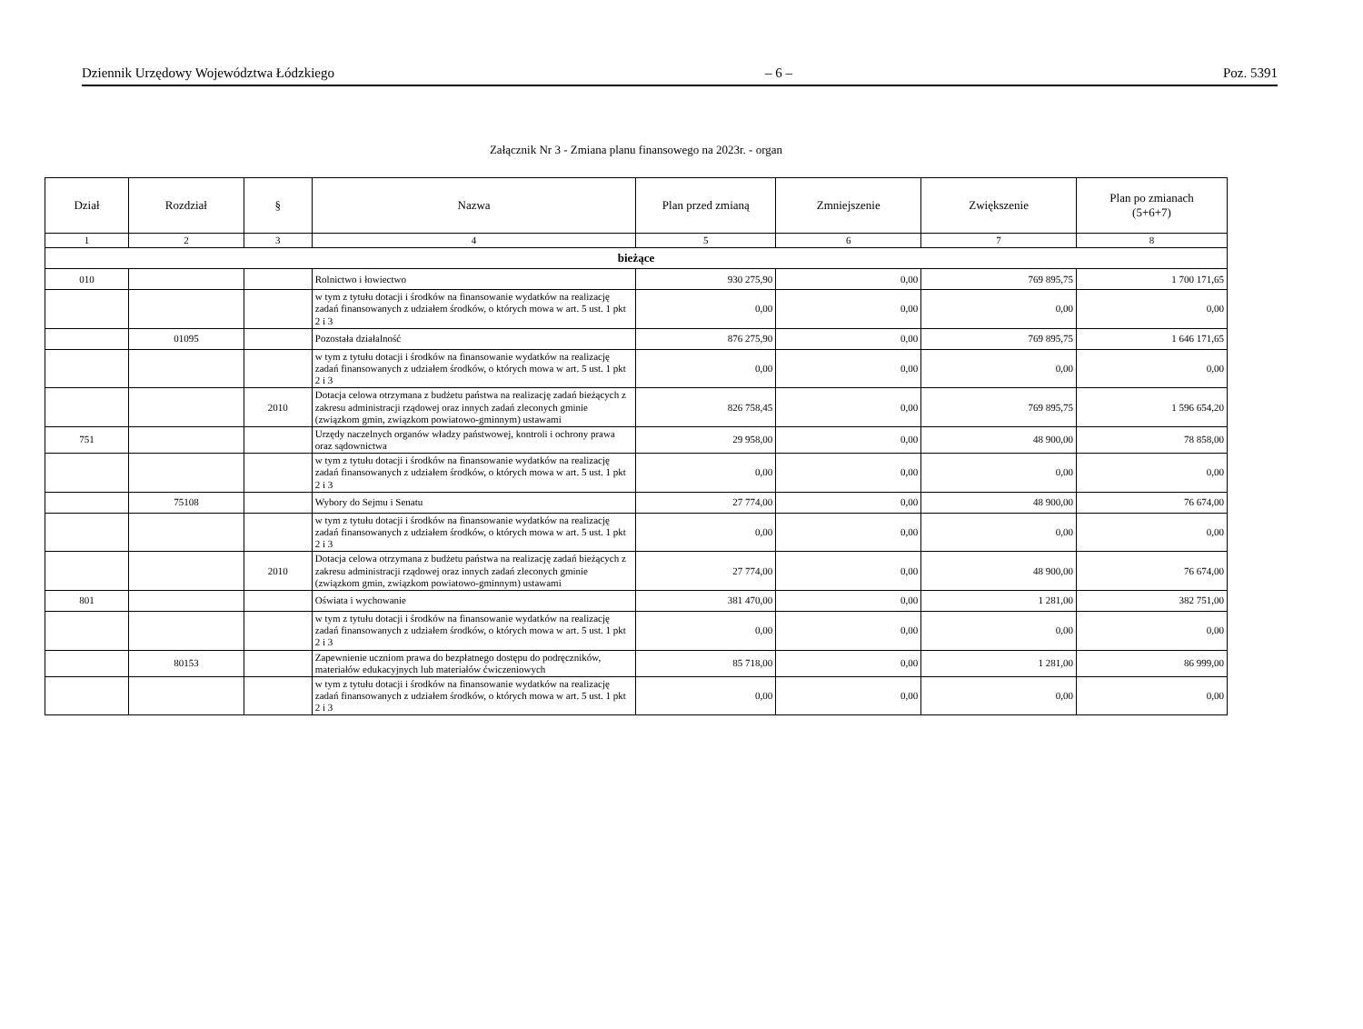Dziennik Urzędowy Województwa Łódzkiego – 6 – Poz. 5391
Załącznik Nr 3 - Zmiana planu finansowego na 2023r. - organ
| Dział | Rozdział | § | Nazwa | Plan przed zmianą | Zmniejszenie | Zwiększenie | Plan po zmianach (5+6+7) |
| --- | --- | --- | --- | --- | --- | --- | --- |
| 1 | 2 | 3 | 4 | 5 | 6 | 7 | 8 |
| bieżące | | | | | | | |
| 010 | | | Rolnictwo i łowiectwo | 930 275,90 | 0,00 | 769 895,75 | 1 700 171,65 |
| | | | w tym z tytułu dotacji i środków na finansowanie wydatków na realizację zadań finansowanych z udziałem środków, o których mowa w art. 5 ust. 1 pkt 2 i 3 | 0,00 | 0,00 | 0,00 | 0,00 |
| | 01095 | | Pozostała działalność | 876 275,90 | 0,00 | 769 895,75 | 1 646 171,65 |
| | | | w tym z tytułu dotacji i środków na finansowanie wydatków na realizację zadań finansowanych z udziałem środków, o których mowa w art. 5 ust. 1 pkt 2 i 3 | 0,00 | 0,00 | 0,00 | 0,00 |
| | | 2010 | Dotacja celowa otrzymana z budżetu państwa na realizację zadań bieżących z zakresu administracji rządowej oraz innych zadań zleconych gminie (związkom gmin, związkom powiatowo-gminnym) ustawami | 826 758,45 | 0,00 | 769 895,75 | 1 596 654,20 |
| 751 | | | Urzędy naczelnych organów władzy państwowej, kontroli i ochrony prawa oraz sądownictwa | 29 958,00 | 0,00 | 48 900,00 | 78 858,00 |
| | | | w tym z tytułu dotacji i środków na finansowanie wydatków na realizację zadań finansowanych z udziałem środków, o których mowa w art. 5 ust. 1 pkt 2 i 3 | 0,00 | 0,00 | 0,00 | 0,00 |
| | 75108 | | Wybory do Sejmu i Senatu | 27 774,00 | 0,00 | 48 900,00 | 76 674,00 |
| | | | w tym z tytułu dotacji i środków na finansowanie wydatków na realizację zadań finansowanych z udziałem środków, o których mowa w art. 5 ust. 1 pkt 2 i 3 | 0,00 | 0,00 | 0,00 | 0,00 |
| | | 2010 | Dotacja celowa otrzymana z budżetu państwa na realizację zadań bieżących z zakresu administracji rządowej oraz innych zadań zleconych gminie (związkom gmin, związkom powiatowo-gminnym) ustawami | 27 774,00 | 0,00 | 48 900,00 | 76 674,00 |
| 801 | | | Oświata i wychowanie | 381 470,00 | 0,00 | 1 281,00 | 382 751,00 |
| | | | w tym z tytułu dotacji i środków na finansowanie wydatków na realizację zadań finansowanych z udziałem środków, o których mowa w art. 5 ust. 1 pkt 2 i 3 | 0,00 | 0,00 | 0,00 | 0,00 |
| | 80153 | | Zapewnienie uczniom prawa do bezpłatnego dostępu do podręczników, materiałów edukacyjnych lub materiałów ćwiczeniowych | 85 718,00 | 0,00 | 1 281,00 | 86 999,00 |
| | | | w tym z tytułu dotacji i środków na finansowanie wydatków na realizację zadań finansowanych z udziałem środków, o których mowa w art. 5 ust. 1 pkt 2 i 3 | 0,00 | 0,00 | 0,00 | 0,00 |